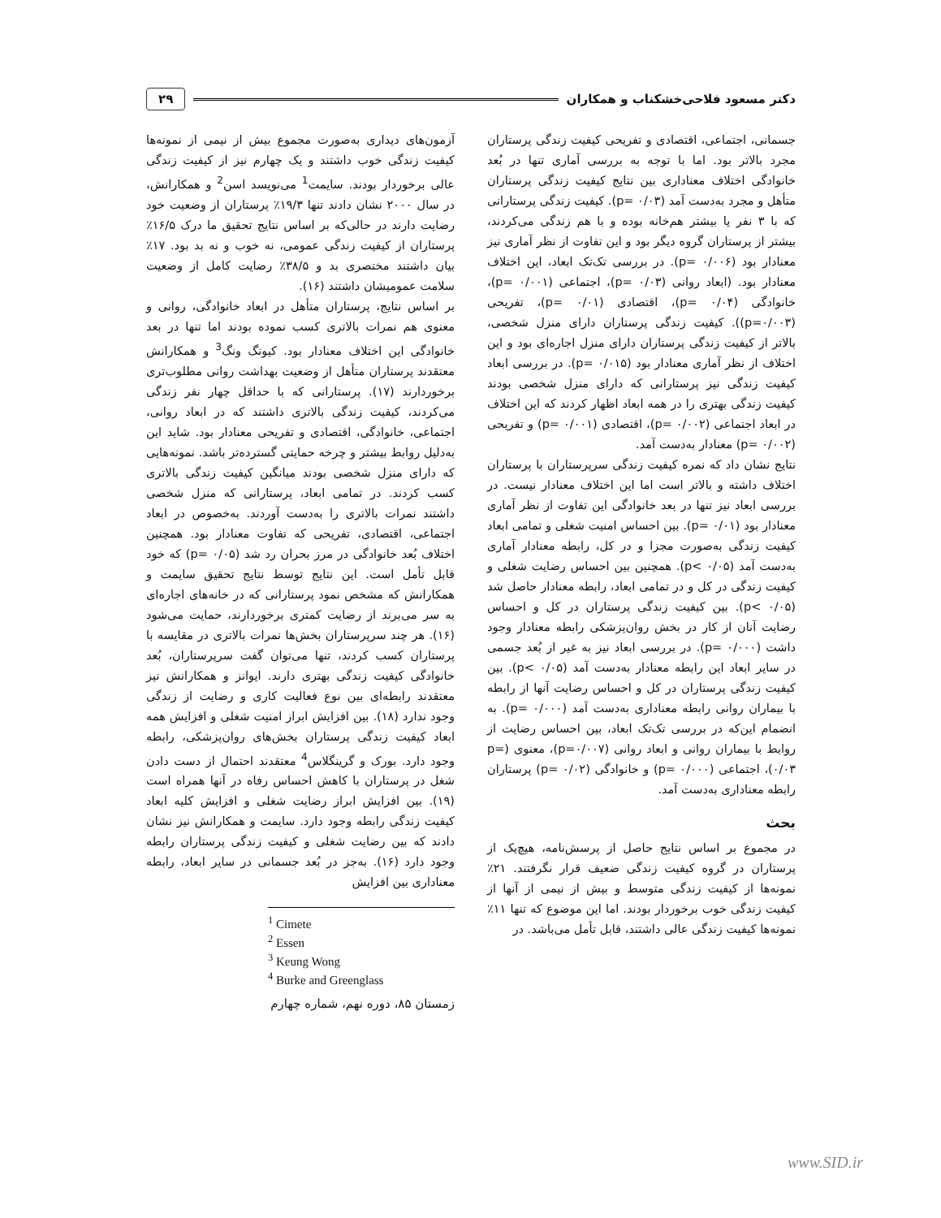دکتر مسعود فلاحی‌خشکناب و همکاران ۲۹
جسمانی، اجتماعی، اقتصادی و تفریحی کیفیت زندگی پرستاران مجرد بالاتر بود. اما با توجه به بررسی آماری تنها در بُعد خانوادگی اختلاف معناداری بین نتایج کیفیت زندگی پرستاران متأهل و مجرد به‌دست آمد (p= ۰/۰۳). کیفیت زندگی پرستارانی که با ۳ نفر یا بیشتر هم‌خانه بوده و با هم زندگی می‌کردند، بیشتر از پرستاران گروه دیگر بود و این تفاوت از نظر آماری نیز معنادار بود (p= ۰/۰۰۶). در بررسی تک‌تک ابعاد، این اختلاف معنادار بود. (ابعاد روانی (p= ۰/۰۳)، اجتماعی (p= ۰/۰۰۱)، خانوادگی (p= ۰/۰۴)، اقتصادی (p= ۰/۰۱)، تفریحی (p=۰/۰۰۳)). کیفیت زندگی پرستاران دارای منزل شخصی، بالاتر از کیفیت زندگی پرستاران دارای منزل اجاره‌ای بود و این اختلاف از نظر آماری معنادار بود (p= ۰/۰۱۵). در بررسی ابعاد کیفیت زندگی نیز پرستارانی که دارای منزل شخصی بودند کیفیت زندگی بهتری را در همه ابعاد اظهار کردند که این اختلاف در ابعاد اجتماعی (p= ۰/۰۰۲)، اقتصادی (p= ۰/۰۰۱) و تفریحی (p= ۰/۰۰۲) معنادار به‌دست آمد.
نتایج نشان داد که نمره کیفیت زندگی سرپرستاران با پرستاران اختلاف داشته و بالاتر است اما این اختلاف معنادار نیست. در بررسی ابعاد نیز تنها در بعد خانوادگی این تفاوت از نظر آماری معنادار بود (p= ۰/۰۱). بین احساس امنیت شغلی و تمامی ابعاد کیفیت زندگی به‌صورت مجزا و در کل، رابطه معنادار آماری به‌دست آمد (p< ۰/۰۵). همچنین بین احساس رضایت شغلی و کیفیت زندگی در کل و در تمامی ابعاد، رابطه معنادار حاصل شد (p< ۰/۰۵). بین کیفیت زندگی پرستاران در کل و احساس رضایت آنان از کار در بخش روان‌پزشکی رابطه معنادار وجود داشت (p= ۰/۰۰۰). در بررسی ابعاد نیز به غیر از بُعد جسمی در سایر ابعاد این رابطه معنادار به‌دست آمد (p< ۰/۰۵). بین کیفیت زندگی پرستاران در کل و احساس رضایت آنها از رابطه با بیماران روانی رابطه معناداری به‌دست آمد (p= ۰/۰۰۰). به انضمام این‌که در بررسی تک‌تک ابعاد، بین احساس رضایت از روابط با بیماران روانی و ابعاد روانی (p=۰/۰۰۷)، معنوی (p= ۰/۰۳)، اجتماعی (p= ۰/۰۰۰) و خانوادگی (p= ۰/۰۲) پرستاران رابطه معناداری به‌دست آمد.
بحث
در مجموع بر اساس نتایج حاصل از پرسش‌نامه، هیچ‌یک از پرستاران در گروه کیفیت زندگی ضعیف قرار نگرفتند. ۲۱٪ نمونه‌ها از کیفیت زندگی متوسط و بیش از نیمی از آنها از کیفیت زندگی خوب برخوردار بودند. اما این موضوع که تنها ۱۱٪ نمونه‌ها کیفیت زندگی عالی داشتند، قابل تأمل می‌باشد. در
آزمون‌های دیداری به‌صورت مجموع بیش از نیمی از نمونه‌ها کیفیت زندگی خوب داشتند و یک چهارم نیز از کیفیت زندگی عالی برخوردار بودند. سایمت<sup>1</sup> می‌نویسد اسن<sup>2</sup> و همکارانش، در سال ۲۰۰۰ نشان دادند تنها ۱۹/۳٪ پرستاران از وضعیت خود رضایت دارند در حالی‌که بر اساس نتایج تحقیق ما درک ۱۶/۵٪ پرستاران از کیفیت زندگی عمومی، نه خوب و نه بد بود. ۱۷٪ بیان داشتند مختصری بد و ۳۸/۵٪ رضایت کامل از وضعیت سلامت عمومیشان داشتند (۱۶).
بر اساس نتایج، پرستاران متأهل در ابعاد خانوادگی، روانی و معنوی هم نمرات بالاتری کسب نموده بودند اما تنها در بعد خانوادگی این اختلاف معنادار بود. کیونگ ونگ<sup>3</sup> و همکارانش معتقدند پرستاران متأهل از وضعیت بهداشت روانی مطلوب‌تری برخوردارند (۱۷). پرستارانی که با حداقل چهار نفر زندگی می‌کردند، کیفیت زندگی بالاتری داشتند که در ابعاد روانی، اجتماعی، خانوادگی، اقتصادی و تفریحی معنادار بود. شاید این به‌دلیل روابط بیشتر و چرخه حمایتی گسترده‌تر باشد. نمونه‌هایی که دارای منزل شخصی بودند میانگین کیفیت زندگی بالاتری کسب کردند. در تمامی ابعاد، پرستارانی که منزل شخصی داشتند نمرات بالاتری را به‌دست آوردند. به‌خصوص در ابعاد اجتماعی، اقتصادی، تفریحی که تفاوت معنادار بود. همچنین اختلاف بُعد خانوادگی در مرز بحران رد شد (p= ۰/۰۵) که خود قابل تأمل است. این نتایج توسط نتایج تحقیق سایمت و همکارانش که مشخص نمود پرستارانی که در خانه‌های اجاره‌ای به سر می‌برند از رضایت کمتری برخوردارند، حمایت می‌شود (۱۶). هر چند سرپرستاران بخش‌ها نمرات بالاتری در مقایسه با پرستاران کسب کردند، تنها می‌توان گفت سرپرستاران، بُعد خانوادگی کیفیت زندگی بهتری دارند. ایوانز و همکارانش نیز معتقدند رابطه‌ای بین نوع فعالیت کاری و رضایت از زندگی وجود ندارد (۱۸). بین افزایش ابراز امنیت شغلی و افزایش همه ابعاد کیفیت زندگی پرستاران بخش‌های روان‌پزشکی، رابطه وجود دارد. بورک و گرینگلاس<sup>4</sup> معتقدند احتمال از دست دادن شغل در پرستاران با کاهش احساس رفاه در آنها همراه است (۱۹). بین افزایش ابراز رضایت شغلی و افزایش کلیه ابعاد کیفیت زندگی رابطه وجود دارد. سایمت و همکارانش نیز نشان دادند که بین رضایت شغلی و کیفیت زندگی پرستاران رابطه وجود دارد (۱۶). به‌جز در بُعد جسمانی در سایر ابعاد، رابطه معناداری بین افزایش
<sup>1</sup> Cimete
<sup>2</sup> Essen
<sup>3</sup> Keung Wong
<sup>4</sup> Burke and Greenglass
زمستان ۸۵، دوره نهم، شماره چهارم
www.SID.ir